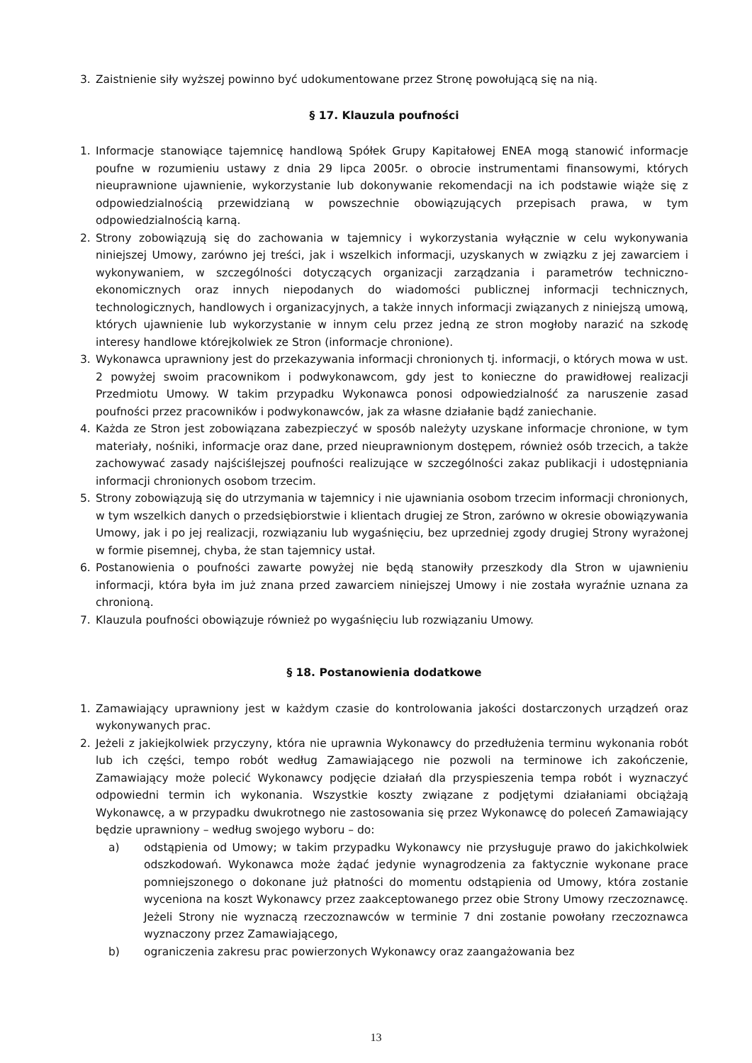3. Zaistnienie siły wyższej powinno być udokumentowane przez Stronę powołującą się na nią.
§ 17. Klauzula poufności
1. Informacje stanowiące tajemnicę handlową Spółek Grupy Kapitałowej ENEA mogą stanowić informacje poufne w rozumieniu ustawy z dnia 29 lipca 2005r. o obrocie instrumentami finansowymi, których nieuprawnione ujawnienie, wykorzystanie lub dokonywanie rekomendacji na ich podstawie wiąże się z odpowiedzialnością przewidzianą w powszechnie obowiązujących przepisach prawa, w tym odpowiedzialnością karną.
2. Strony zobowiązują się do zachowania w tajemnicy i wykorzystania wyłącznie w celu wykonywania niniejszej Umowy, zarówno jej treści, jak i wszelkich informacji, uzyskanych w związku z jej zawarciem i wykonywaniem, w szczególności dotyczących organizacji zarządzania i parametrów techniczno-ekonomicznych oraz innych niepodanych do wiadomości publicznej informacji technicznych, technologicznych, handlowych i organizacyjnych, a także innych informacji związanych z niniejszą umową, których ujawnienie lub wykorzystanie w innym celu przez jedną ze stron mogłoby narazić na szkodę interesy handlowe którejkolwiek ze Stron (informacje chronione).
3. Wykonawca uprawniony jest do przekazywania informacji chronionych tj. informacji, o których mowa w ust. 2 powyżej swoim pracownikom i podwykonawcom, gdy jest to konieczne do prawidłowej realizacji Przedmiotu Umowy. W takim przypadku Wykonawca ponosi odpowiedzialność za naruszenie zasad poufności przez pracowników i podwykonawców, jak za własne działanie bądź zaniechanie.
4. Każda ze Stron jest zobowiązana zabezpieczyć w sposób należyty uzyskane informacje chronione, w tym materiały, nośniki, informacje oraz dane, przed nieuprawnionym dostępem, również osób trzecich, a także zachowywać zasady najściślejszej poufności realizujące w szczególności zakaz publikacji i udostępniania informacji chronionych osobom trzecim.
5. Strony zobowiązują się do utrzymania w tajemnicy i nie ujawniania osobom trzecim informacji chronionych, w tym wszelkich danych o przedsiębiorstwie i klientach drugiej ze Stron, zarówno w okresie obowiązywania Umowy, jak i po jej realizacji, rozwiązaniu lub wygaśnięciu, bez uprzedniej zgody drugiej Strony wyrażonej w formie pisemnej, chyba, że stan tajemnicy ustał.
6. Postanowienia o poufności zawarte powyżej nie będą stanowiły przeszkody dla Stron w ujawnieniu informacji, która była im już znana przed zawarciem niniejszej Umowy i nie została wyraźnie uznana za chronioną.
7. Klauzula poufności obowiązuje również po wygaśnięciu lub rozwiązaniu Umowy.
§ 18. Postanowienia dodatkowe
1. Zamawiający uprawniony jest w każdym czasie do kontrolowania jakości dostarczonych urządzeń oraz wykonywanych prac.
2. Jeżeli z jakiejkolwiek przyczyny, która nie uprawnia Wykonawcy do przedłużenia terminu wykonania robót lub ich części, tempo robót według Zamawiającego nie pozwoli na terminowe ich zakończenie, Zamawiający może polecić Wykonawcy podjęcie działań dla przyspieszenia tempa robót i wyznaczyć odpowiedni termin ich wykonania. Wszystkie koszty związane z podjętymi działaniami obciążają Wykonawcę, a w przypadku dwukrotnego nie zastosowania się przez Wykonawcę do poleceń Zamawiający będzie uprawniony – według swojego wyboru – do:
a) odstąpienia od Umowy; w takim przypadku Wykonawcy nie przysługuje prawo do jakichkolwiek odszkodowań. Wykonawca może żądać jedynie wynagrodzenia za faktycznie wykonane prace pomniejszonego o dokonane już płatności do momentu odstąpienia od Umowy, która zostanie wyceniona na koszt Wykonawcy przez zaakceptowanego przez obie Strony Umowy rzeczoznawcę. Jeżeli Strony nie wyznaczą rzeczoznawców w terminie 7 dni zostanie powołany rzeczoznawca wyznaczony przez Zamawiającego,
b) ograniczenia zakresu prac powierzonych Wykonawcy oraz zaangażowania bez
13